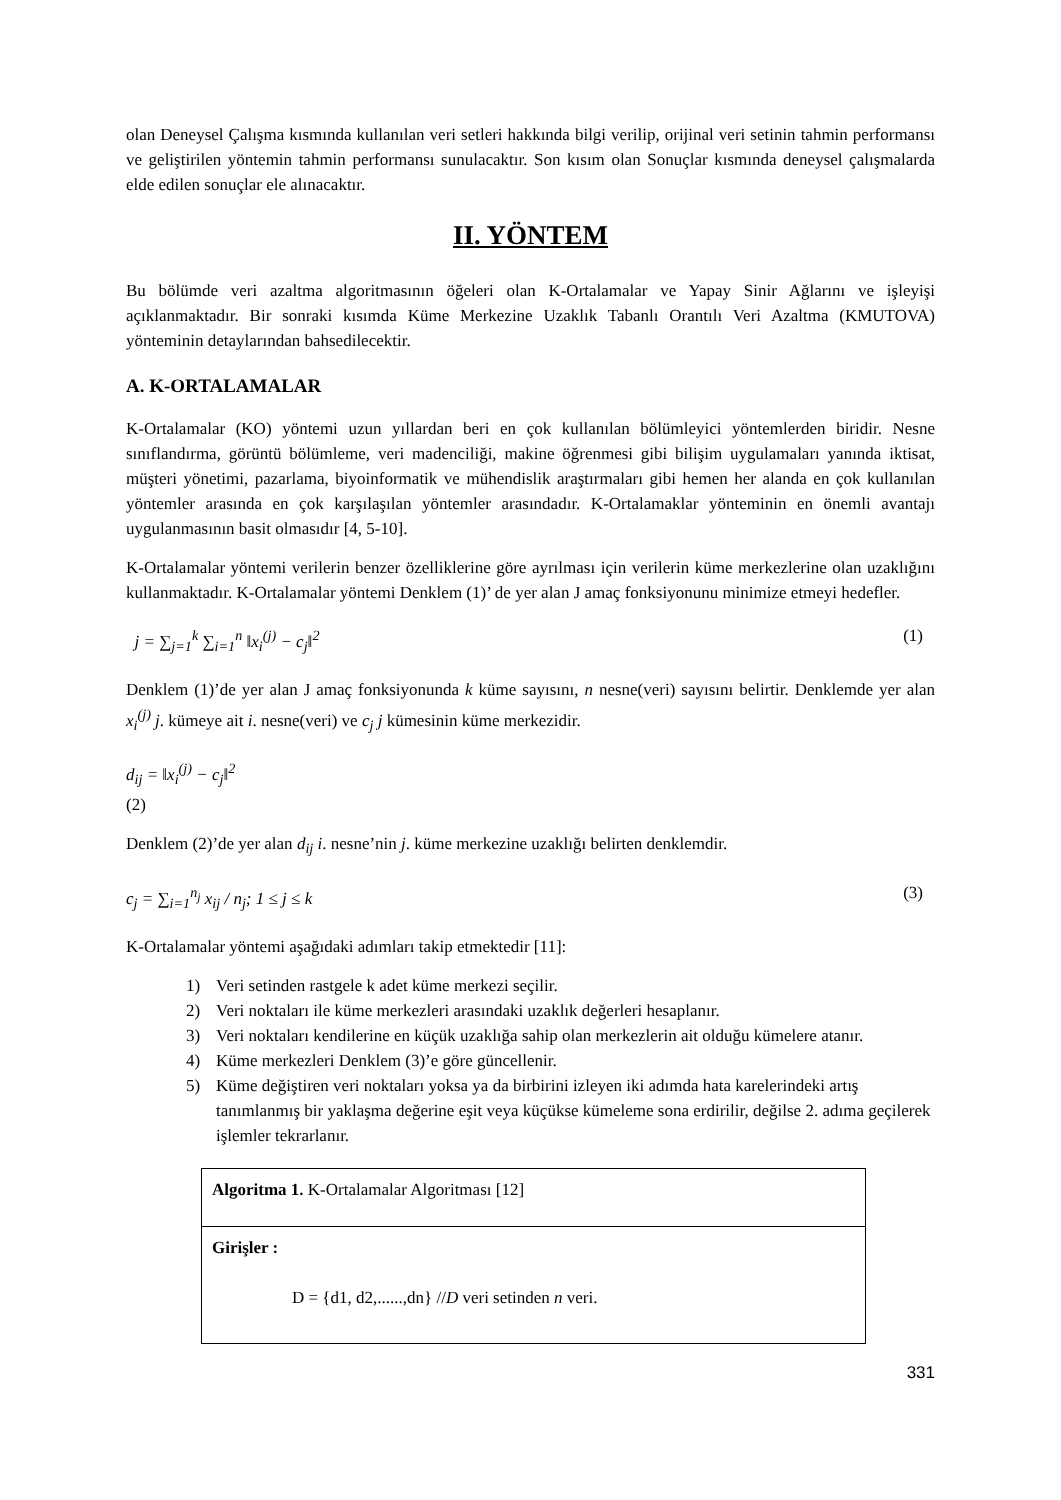olan Deneysel Çalışma kısmında kullanılan veri setleri hakkında bilgi verilip, orijinal veri setinin tahmin performansı ve geliştirilen yöntemin tahmin performansı sunulacaktır. Son kısım olan Sonuçlar kısmında deneysel çalışmalarda elde edilen sonuçlar ele alınacaktır.
II. YÖNTEM
Bu bölümde veri azaltma algoritmasının öğeleri olan K-Ortalamalar ve Yapay Sinir Ağlarını ve işleyişi açıklanmaktadır. Bir sonraki kısımda Küme Merkezine Uzaklık Tabanlı Orantılı Veri Azaltma (KMUTOVA) yönteminin detaylarından bahsedilecektir.
A. K-ORTALAMALAR
K-Ortalamalar (KO) yöntemi uzun yıllardan beri en çok kullanılan bölümleyici yöntemlerden biridir. Nesne sınıflandırma, görüntü bölümleme, veri madenciliği, makine öğrenmesi gibi bilişim uygulamaları yanında iktisat, müşteri yönetimi, pazarlama, biyoinformatik ve mühendislik araştırmaları gibi hemen her alanda en çok kullanılan yöntemler arasında en çok karşılaşılan yöntemler arasındadır. K-Ortalamaklar yönteminin en önemli avantajı uygulanmasının basit olmasıdır [4, 5-10].
K-Ortalamalar yöntemi verilerin benzer özelliklerine göre ayrılması için verilerin küme merkezlerine olan uzaklığını kullanmaktadır. K-Ortalamalar yöntemi Denklem (1)’ de yer alan J amaç fonksiyonunu minimize etmeyi hedefler.
j = ∑<sub>j=1</sub><sup>k</sup> ∑<sub>i=1</sub><sup>n</sup> ‖x<sub>i</sub><sup>(j)</sup> − c<sub>j</sub>‖<sup>2</sup> (1)
Denklem (1)’de yer alan J amaç fonksiyonunda k küme sayısını, n nesne(veri) sayısını belirtir. Denklemde yer alan x<sub>i</sub><sup>(j)</sup> j. kümeye ait i. nesne(veri) ve c<sub>j</sub> j kümesinin küme merkezidir.
d<sub>ij</sub> = ‖x<sub>i</sub><sup>(j)</sup> − c<sub>j</sub>‖<sup>2</sup>
(2)
Denklem (2)’de yer alan d<sub>ij</sub> i. nesne’nin j. küme merkezine uzaklığı belirten denklemdir.
c<sub>j</sub> = ∑<sub>i=1</sub><sup>n<sub>j</sub></sup> x<sub>ij</sub> / n<sub>j</sub>; 1 ≤ j ≤ k (3)
K-Ortalamalar yöntemi aşağıdaki adımları takip etmektedir [11]:
1) Veri setinden rastgele k adet küme merkezi seçilir.
2) Veri noktaları ile küme merkezleri arasındaki uzaklık değerleri hesaplanır.
3) Veri noktaları kendilerine en küçük uzaklığa sahip olan merkezlerin ait olduğu kümelere atanır.
4) Küme merkezleri Denklem (3)’e göre güncellenir.
5) Küme değiştiren veri noktaları yoksa ya da birbirini izleyen iki adımda hata karelerindeki artış tanımlanmış bir yaklaşma değerine eşit veya küçükse kümeleme sona erdirilir, değilse 2. adıma geçilerek işlemler tekrarlanır.
Algoritma 1. K-Ortalamalar Algoritması [12]
Girişler :
D = {d1, d2,......,dn} //D veri setinden n veri.
331